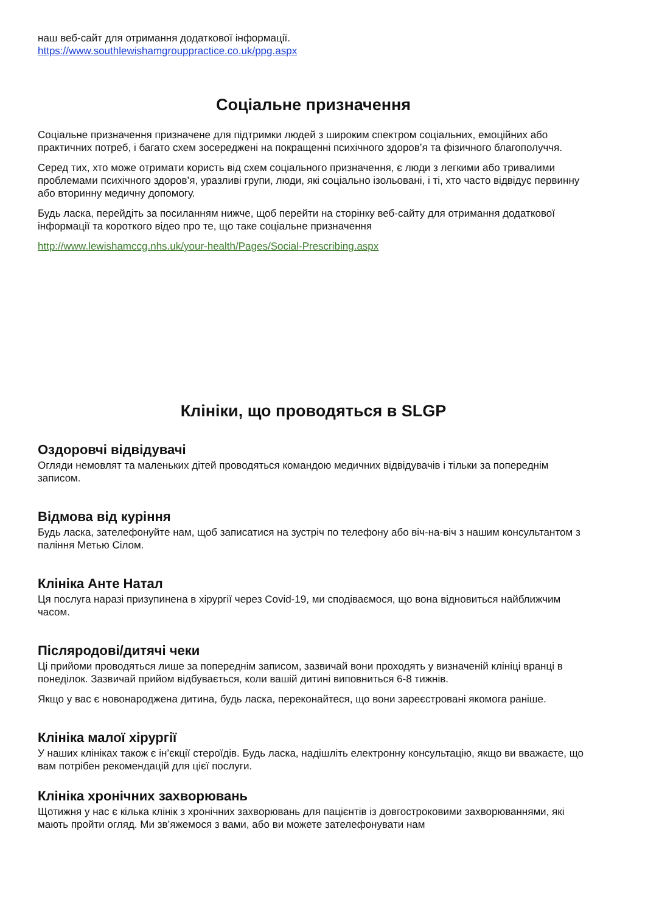наш веб-сайт для отримання додаткової інформації.
https://www.southlewishamgrouppractice.co.uk/ppg.aspx
Соціальне призначення
Соціальне призначення призначене для підтримки людей з широким спектром соціальних, емоційних або практичних потреб, і багато схем зосереджені на покращенні психічного здоров’я та фізичного благополуччя.
Серед тих, хто може отримати користь від схем соціального призначення, є люди з легкими або тривалими проблемами психічного здоров’я, уразливі групи, люди, які соціально ізольовані, і ті, хто часто відвідує первинну або вторинну медичну допомогу.
Будь ласка, перейдіть за посиланням нижче, щоб перейти на сторінку веб-сайту для отримання додаткової інформації та короткого відео про те, що таке соціальне призначення
http://www.lewishamccg.nhs.uk/your-health/Pages/Social-Prescribing.aspx
Клініки, що проводяться в SLGP
Оздоровчі відвідувачі
Огляди немовлят та маленьких дітей проводяться командою медичних відвідувачів і тільки за попереднім записом.
Відмова від куріння
Будь ласка, зателефонуйте нам, щоб записатися на зустріч по телефону або віч-на-віч з нашим консультантом з паління Метью Сілом.
Клініка Анте Натал
Ця послуга наразі призупинена в хірургії через Covid-19, ми сподіваємося, що вона відновиться найближчим часом.
Післяродові/дитячі чеки
Ці прийоми проводяться лише за попереднім записом, зазвичай вони проходять у визначеній клініці вранці в понеділок. Зазвичай прийом відбувається, коли вашій дитині виповниться 6-8 тижнів.
Якщо у вас є новонароджена дитина, будь ласка, переконайтеся, що вони зареєстровані якомога раніше.
Клініка малої хірургії
У наших клініках також є ін’єкції стероїдів. Будь ласка, надішліть електронну консультацію, якщо ви вважаєте, що вам потрібен рекомендацій для цієї послуги.
Клініка хронічних захворювань
Щотижня у нас є кілька клінік з хронічних захворювань для пацієнтів із довгостроковими захворюваннями, які мають пройти огляд. Ми зв’яжемося з вами, або ви можете зателефонувати нам